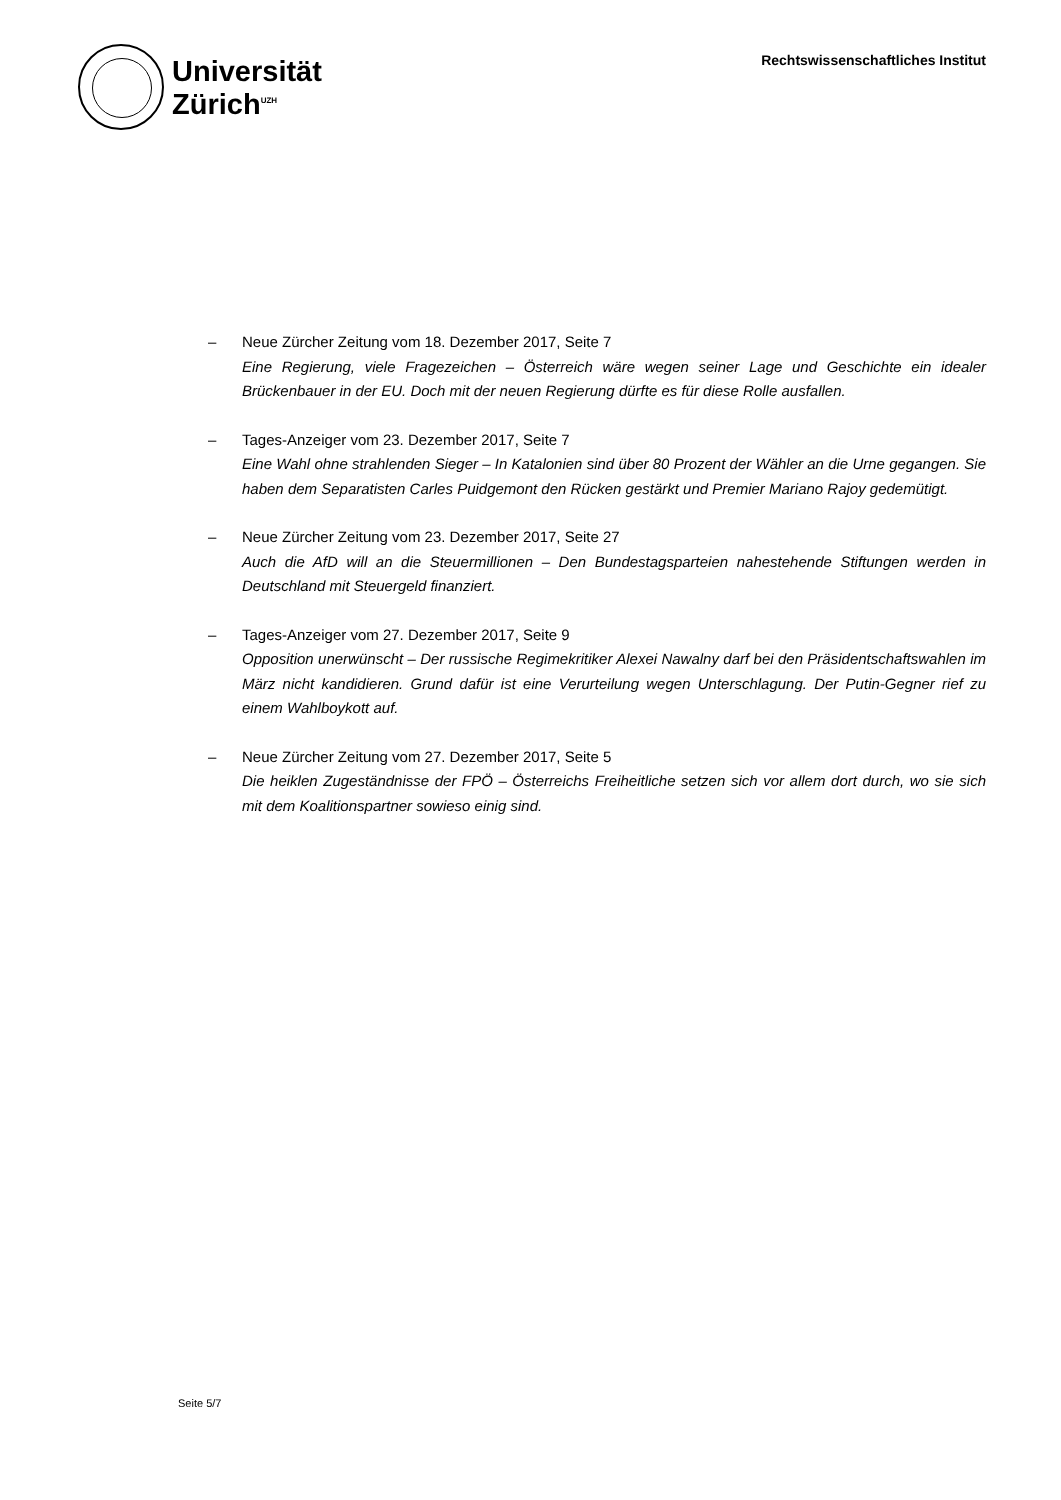Universität
Zürich<sup>UZH</sup>
Rechtswissenschaftliches Institut
– Neue Zürcher Zeitung vom 18. Dezember 2017, Seite 7
Eine Regierung, viele Fragezeichen – Österreich wäre wegen seiner Lage und Geschichte ein idealer Brückenbauer in der EU. Doch mit der neuen Regierung dürfte es für diese Rolle ausfallen.
– Tages-Anzeiger vom 23. Dezember 2017, Seite 7
Eine Wahl ohne strahlenden Sieger – In Katalonien sind über 80 Prozent der Wähler an die Urne gegangen. Sie haben dem Separatisten Carles Puidgemont den Rücken gestärkt und Premier Mariano Rajoy gedemütigt.
– Neue Zürcher Zeitung vom 23. Dezember 2017, Seite 27
Auch die AfD will an die Steuermillionen – Den Bundestagsparteien nahestehende Stiftungen werden in Deutschland mit Steuergeld finanziert.
– Tages-Anzeiger vom 27. Dezember 2017, Seite 9
Opposition unerwünscht – Der russische Regimekritiker Alexei Nawalny darf bei den Präsidentschaftswahlen im März nicht kandidieren. Grund dafür ist eine Verurteilung wegen Unterschlagung. Der Putin-Gegner rief zu einem Wahlboykott auf.
– Neue Zürcher Zeitung vom 27. Dezember 2017, Seite 5
Die heiklen Zugeständnisse der FPÖ – Österreichs Freiheitliche setzen sich vor allem dort durch, wo sie sich mit dem Koalitionspartner sowieso einig sind.
Seite 5/7